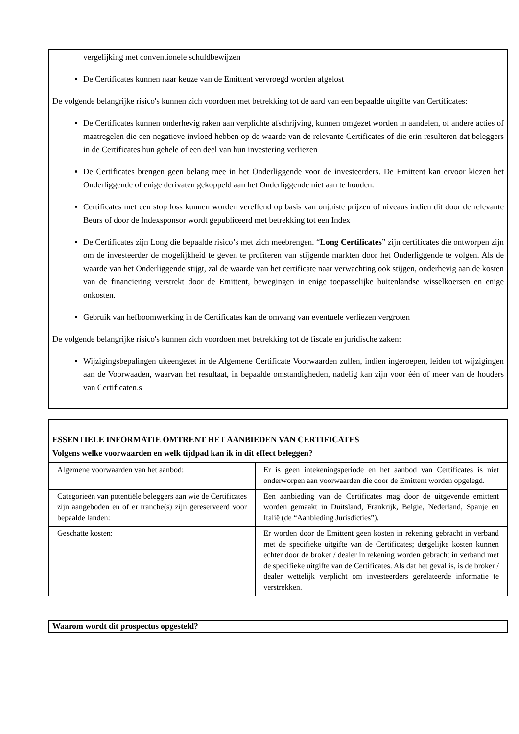vergelijking met conventionele schuldbewijzen
De Certificates kunnen naar keuze van de Emittent vervroegd worden afgelost
De volgende belangrijke risico's kunnen zich voordoen met betrekking tot de aard van een bepaalde uitgifte van Certificates:
De Certificates kunnen onderhevig raken aan verplichte afschrijving, kunnen omgezet worden in aandelen, of andere acties of maatregelen die een negatieve invloed hebben op de waarde van de relevante Certificates of die erin resulteren dat beleggers in de Certificates hun gehele of een deel van hun investering verliezen
De Certificates brengen geen belang mee in het Onderliggende voor de investeerders. De Emittent kan ervoor kiezen het Onderliggende of enige derivaten gekoppeld aan het Onderliggende niet aan te houden.
Certificates met een stop loss kunnen worden vereffend op basis van onjuiste prijzen of niveaus indien dit door de relevante Beurs of door de Indexsponsor wordt gepubliceerd met betrekking tot een Index
De Certificates zijn Long die bepaalde risico’s met zich meebrengen. “Long Certificates” zijn certificates die ontworpen zijn om de investeerder de mogelijkheid te geven te profiteren van stijgende markten door het Onderliggende te volgen. Als de waarde van het Onderliggende stijgt, zal de waarde van het certificate naar verwachting ook stijgen, onderhevig aan de kosten van de financiering verstrekt door de Emittent, bewegingen in enige toepasselijke buitenlandse wisselkoersen en enige onkosten.
Gebruik van hefboomwerking in de Certificates kan de omvang van eventuele verliezen vergroten
De volgende belangrijke risico's kunnen zich voordoen met betrekking tot de fiscale en juridische zaken:
Wijzigingsbepalingen uiteengezet in de Algemene Certificate Voorwaarden zullen, indien ingeroepen, leiden tot wijzigingen aan de Voorwaaden, waarvan het resultaat, in bepaalde omstandigheden, nadelig kan zijn voor één of meer van de houders van Certificaten.s
| ESSENTIËLE INFORMATIE OMTRENT HET AANBIEDEN VAN CERTIFICATES Volgens welke voorwaarden en welk tijdpad kan ik in dit effect beleggen? | |
| Algemene voorwaarden van het aanbod: | Er is geen intekeningsperiode en het aanbod van Certificates is niet onderworpen aan voorwaarden die door de Emittent worden opgelegd. |
| Categorieën van potentiële beleggers aan wie de Certificates zijn aangeboden en of er tranche(s) zijn gereserveerd voor bepaalde landen: | Een aanbieding van de Certificates mag door de uitgevende emittent worden gemaakt in Duitsland, Frankrijk, België, Nederland, Spanje en Italië (de “Aanbieding Jurisdicties”). |
| Geschatte kosten: | Er worden door de Emittent geen kosten in rekening gebracht in verband met de specifieke uitgifte van de Certificates; dergelijke kosten kunnen echter door de broker / dealer in rekening worden gebracht in verband met de specifieke uitgifte van de Certificates. Als dat het geval is, is de broker / dealer wettelijk verplicht om investeerders gerelateerde informatie te verstrekken. |
Waarom wordt dit prospectus opgesteld?